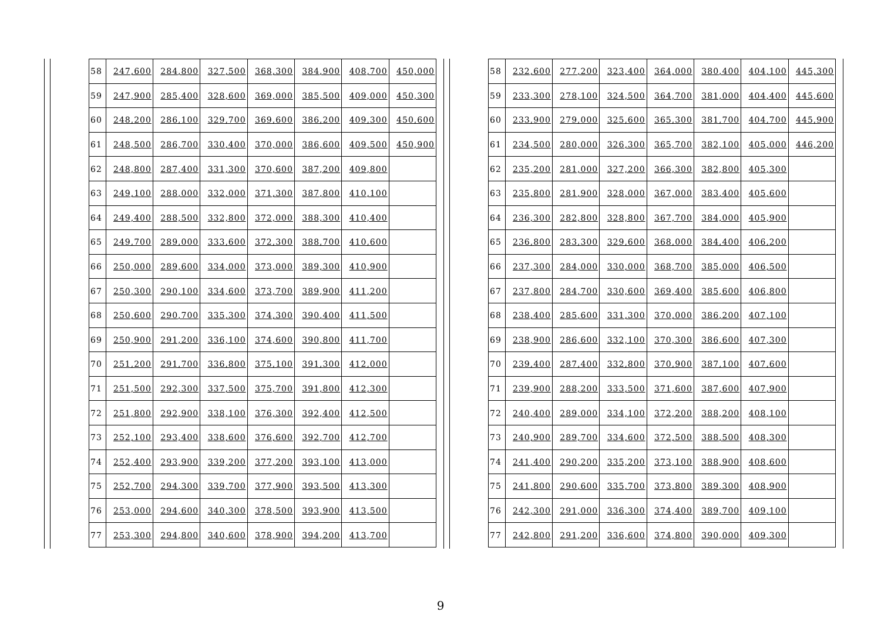| 58 | 247,600 | 284,800 | 327,500 | 368,300 | 384,900 | 408,700 | 450,000 |
| 59 | 247,900 | 285,400 | 328,600 | 369,000 | 385,500 | 409,000 | 450,300 |
| 60 | 248,200 | 286,100 | 329,700 | 369,600 | 386,200 | 409,300 | 450,600 |
| 61 | 248,500 | 286,700 | 330,400 | 370,000 | 386,600 | 409,500 | 450,900 |
| 62 | 248,800 | 287,400 | 331,300 | 370,600 | 387,200 | 409,800 | |
| 63 | 249,100 | 288,000 | 332,000 | 371,300 | 387,800 | 410,100 | |
| 64 | 249,400 | 288,500 | 332,800 | 372,000 | 388,300 | 410,400 | |
| 65 | 249,700 | 289,000 | 333,600 | 372,300 | 388,700 | 410,600 | |
| 66 | 250,000 | 289,600 | 334,000 | 373,000 | 389,300 | 410,900 | |
| 67 | 250,300 | 290,100 | 334,600 | 373,700 | 389,900 | 411,200 | |
| 68 | 250,600 | 290,700 | 335,300 | 374,300 | 390,400 | 411,500 | |
| 69 | 250,900 | 291,200 | 336,100 | 374,600 | 390,800 | 411,700 | |
| 70 | 251,200 | 291,700 | 336,800 | 375,100 | 391,300 | 412,000 | |
| 71 | 251,500 | 292,300 | 337,500 | 375,700 | 391,800 | 412,300 | |
| 72 | 251,800 | 292,900 | 338,100 | 376,300 | 392,400 | 412,500 | |
| 73 | 252,100 | 293,400 | 338,600 | 376,600 | 392,700 | 412,700 | |
| 74 | 252,400 | 293,900 | 339,200 | 377,200 | 393,100 | 413,000 | |
| 75 | 252,700 | 294,300 | 339,700 | 377,900 | 393,500 | 413,300 | |
| 76 | 253,000 | 294,600 | 340,300 | 378,500 | 393,900 | 413,500 | |
| 77 | 253,300 | 294,800 | 340,600 | 378,900 | 394,200 | 413,700 | |
| 58 | 232,600 | 277,200 | 323,400 | 364,000 | 380,400 | 404,100 | 445,300 |
| 59 | 233,300 | 278,100 | 324,500 | 364,700 | 381,000 | 404,400 | 445,600 |
| 60 | 233,900 | 279,000 | 325,600 | 365,300 | 381,700 | 404,700 | 445,900 |
| 61 | 234,500 | 280,000 | 326,300 | 365,700 | 382,100 | 405,000 | 446,200 |
| 62 | 235,200 | 281,000 | 327,200 | 366,300 | 382,800 | 405,300 | |
| 63 | 235,800 | 281,900 | 328,000 | 367,000 | 383,400 | 405,600 | |
| 64 | 236,300 | 282,800 | 328,800 | 367,700 | 384,000 | 405,900 | |
| 65 | 236,800 | 283,300 | 329,600 | 368,000 | 384,400 | 406,200 | |
| 66 | 237,300 | 284,000 | 330,000 | 368,700 | 385,000 | 406,500 | |
| 67 | 237,800 | 284,700 | 330,600 | 369,400 | 385,600 | 406,800 | |
| 68 | 238,400 | 285,600 | 331,300 | 370,000 | 386,200 | 407,100 | |
| 69 | 238,900 | 286,600 | 332,100 | 370,300 | 386,600 | 407,300 | |
| 70 | 239,400 | 287,400 | 332,800 | 370,900 | 387,100 | 407,600 | |
| 71 | 239,900 | 288,200 | 333,500 | 371,600 | 387,600 | 407,900 | |
| 72 | 240,400 | 289,000 | 334,100 | 372,200 | 388,200 | 408,100 | |
| 73 | 240,900 | 289,700 | 334,600 | 372,500 | 388,500 | 408,300 | |
| 74 | 241,400 | 290,200 | 335,200 | 373,100 | 388,900 | 408,600 | |
| 75 | 241,800 | 290,600 | 335,700 | 373,800 | 389,300 | 408,900 | |
| 76 | 242,300 | 291,000 | 336,300 | 374,400 | 389,700 | 409,100 | |
| 77 | 242,800 | 291,200 | 336,600 | 374,800 | 390,000 | 409,300 | |
9